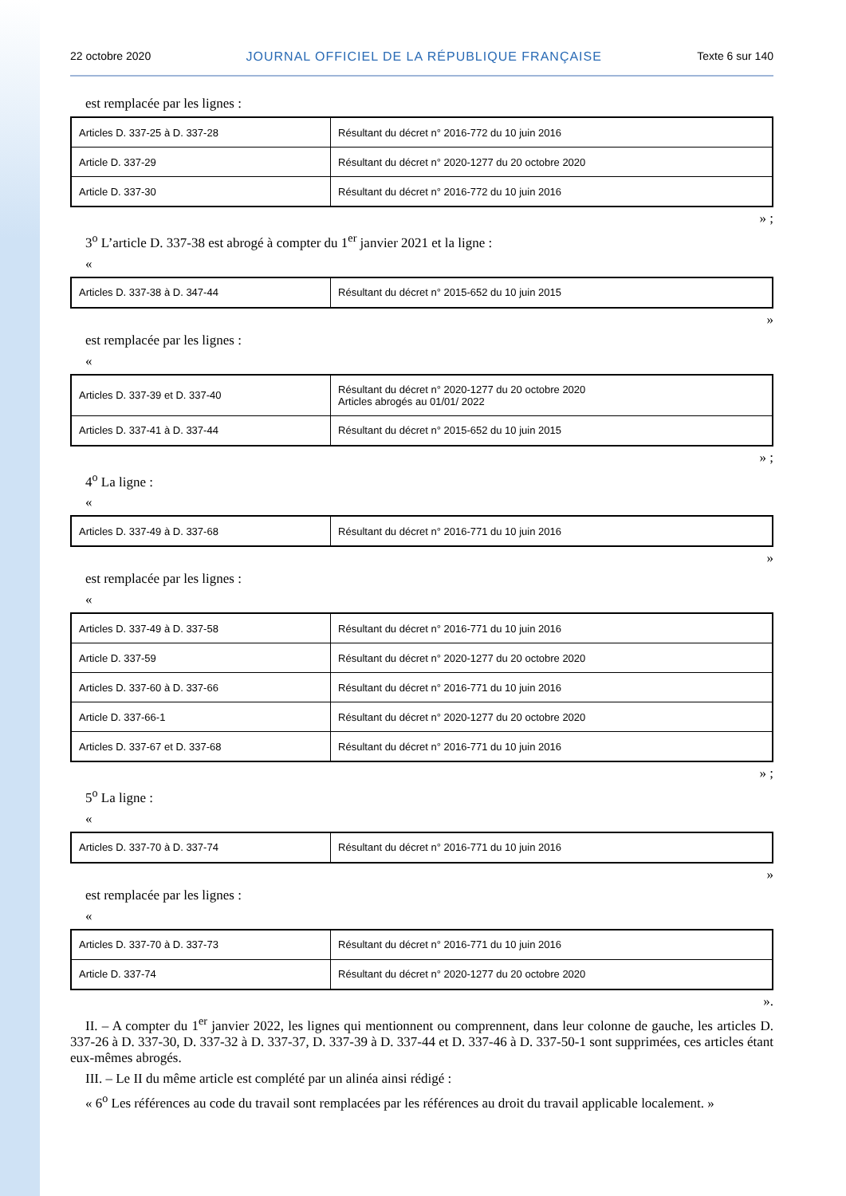22 octobre 2020 JOURNAL OFFICIEL DE LA RÉPUBLIQUE FRANÇAISE Texte 6 sur 140
est remplacée par les lignes :
| Articles D. 337-25 à D. 337-28 | Résultant du décret n° 2016-772 du 10 juin 2016 |
| Article D. 337-29 | Résultant du décret n° 2020-1277 du 20 octobre 2020 |
| Article D. 337-30 | Résultant du décret n° 2016-772 du 10 juin 2016 |
» ;
3<sup>o</sup> L’article D. 337-38 est abrogé à compter du 1<sup>er</sup> janvier 2021 et la ligne :
«
| Articles D. 337-38 à D. 347-44 | Résultant du décret n° 2015-652 du 10 juin 2015 |
»
est remplacée par les lignes :
«
| Articles D. 337-39 et D. 337-40 | Résultant du décret n° 2020-1277 du 20 octobre 2020 Articles abrogés au 01/01/ 2022 |
| Articles D. 337-41 à D. 337-44 | Résultant du décret n° 2015-652 du 10 juin 2015 |
» ;
4<sup>o</sup> La ligne :
«
| Articles D. 337-49 à D. 337-68 | Résultant du décret n° 2016-771 du 10 juin 2016 |
»
est remplacée par les lignes :
«
| Articles D. 337-49 à D. 337-58 | Résultant du décret n° 2016-771 du 10 juin 2016 |
| Article D. 337-59 | Résultant du décret n° 2020-1277 du 20 octobre 2020 |
| Articles D. 337-60 à D. 337-66 | Résultant du décret n° 2016-771 du 10 juin 2016 |
| Article D. 337-66-1 | Résultant du décret n° 2020-1277 du 20 octobre 2020 |
| Articles D. 337-67 et D. 337-68 | Résultant du décret n° 2016-771 du 10 juin 2016 |
» ;
5<sup>o</sup> La ligne :
«
| Articles D. 337-70 à D. 337-74 | Résultant du décret n° 2016-771 du 10 juin 2016 |
»
est remplacée par les lignes :
«
| Articles D. 337-70 à D. 337-73 | Résultant du décret n° 2016-771 du 10 juin 2016 |
| Article D. 337-74 | Résultant du décret n° 2020-1277 du 20 octobre 2020 |
».
II. – A compter du 1<sup>er</sup> janvier 2022, les lignes qui mentionnent ou comprennent, dans leur colonne de gauche, les articles D. 337-26 à D. 337-30, D. 337-32 à D. 337-37, D. 337-39 à D. 337-44 et D. 337-46 à D. 337-50-1 sont supprimées, ces articles étant eux-mêmes abrogés.
III. – Le II du même article est complété par un alinéa ainsi rédigé :
« 6<sup>o</sup> Les références au code du travail sont remplacées par les références au droit du travail applicable localement. »